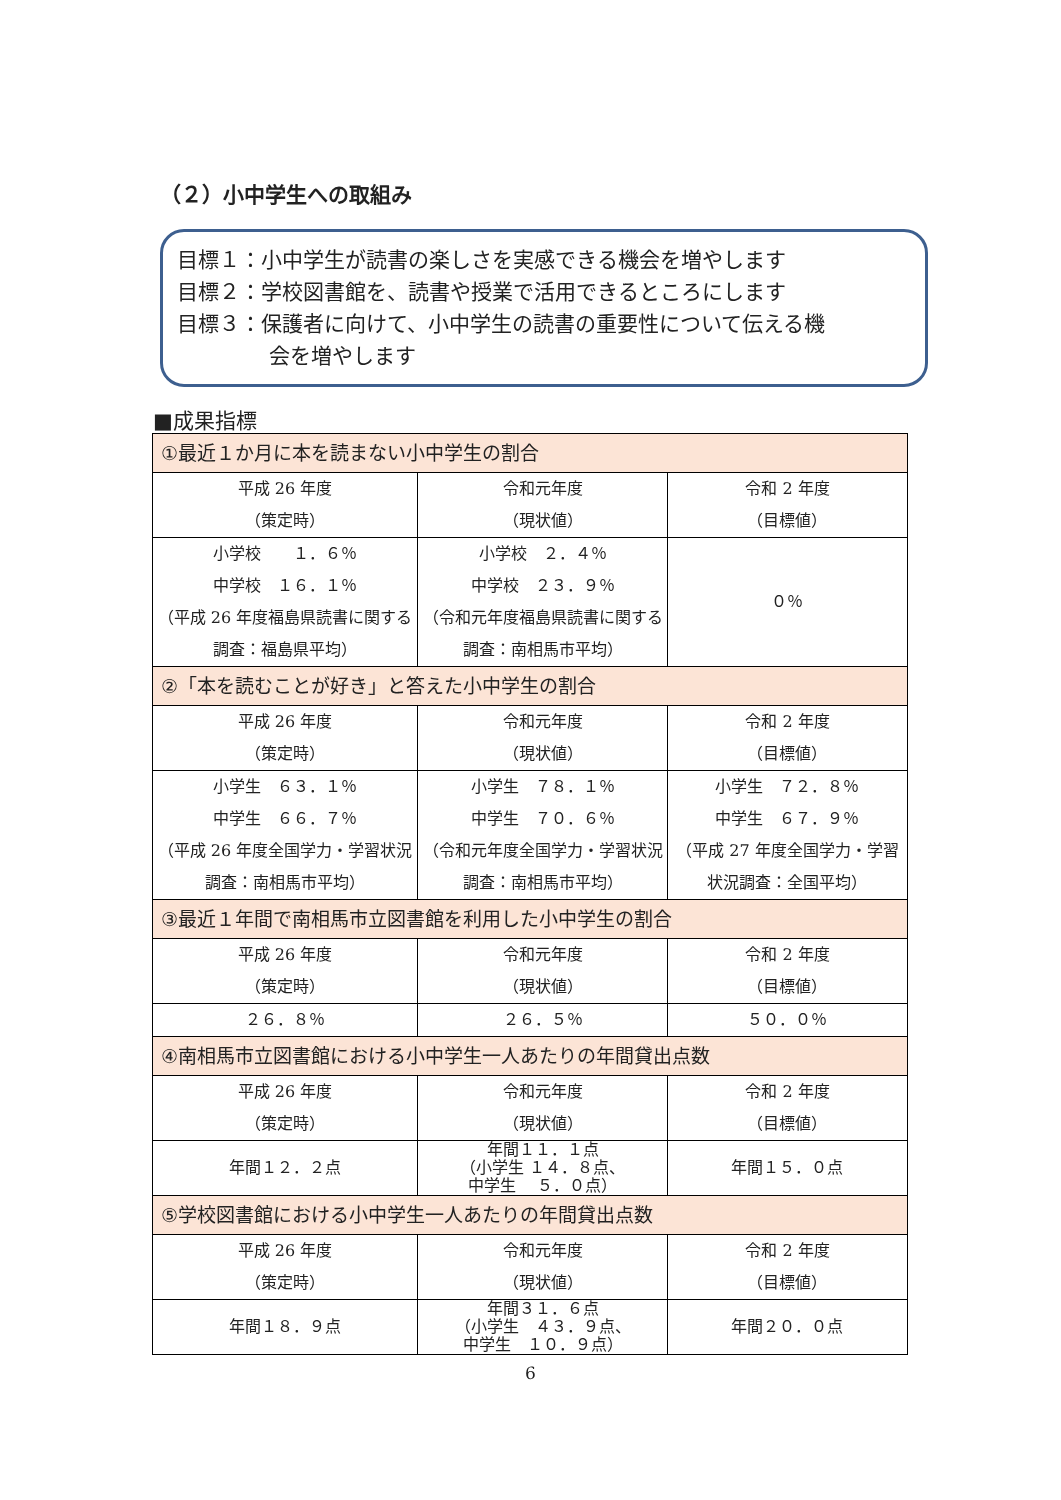（２）小中学生への取組み
目標１：小中学生が読書の楽しさを実感できる機会を増やします
目標２：学校図書館を、読書や授業で活用できるところにします
目標３：保護者に向けて、小中学生の読書の重要性について伝える機
会を増やします
■成果指標
| ①最近１か月に本を読まない小中学生の割合 | | |
| 平成 26 年度 （策定時） | 令和元年度 （現状値） | 令和 2 年度 （目標値） |
| 小学校 １．６％ 中学校 １６．１％ （平成 26 年度福島県読書に関する調査：福島県平均） | 小学校 ２．４％ 中学校 ２３．９％ （令和元年度福島県読書に関する調査：南相馬市平均） | ０％ |
| ②「本を読むことが好き」と答えた小中学生の割合 | | |
| 平成 26 年度 （策定時） | 令和元年度 （現状値） | 令和 2 年度 （目標値） |
| 小学生 ６３．１％ 中学生 ６６．７％ （平成 26 年度全国学力・学習状況調査：南相馬市平均） | 小学生 ７８．１％ 中学生 ７０．６％ （令和元年度全国学力・学習状況調査：南相馬市平均） | 小学生 ７２．８％ 中学生 ６７．９％ （平成 27 年度全国学力・学習状況調査：全国平均） |
| ③最近１年間で南相馬市立図書館を利用した小中学生の割合 | | |
| 平成 26 年度 （策定時） | 令和元年度 （現状値） | 令和 2 年度 （目標値） |
| ２６．８％ | ２６．５％ | ５０．０％ |
| ④南相馬市立図書館における小中学生一人あたりの年間貸出点数 | | |
| 平成 26 年度 （策定時） | 令和元年度 （現状値） | 令和 2 年度 （目標値） |
| 年間１２．２点 | 年間１１．１点 （小学生 １４．８点、 中学生 ５．０点） | 年間１５．０点 |
| ⑤学校図書館における小中学生一人あたりの年間貸出点数 | | |
| 平成 26 年度 （策定時） | 令和元年度 （現状値） | 令和 2 年度 （目標値） |
| 年間１８．９点 | 年間３１．６点 （小学生 ４３．９点、 中学生 １０．９点） | 年間２０．０点 |
6